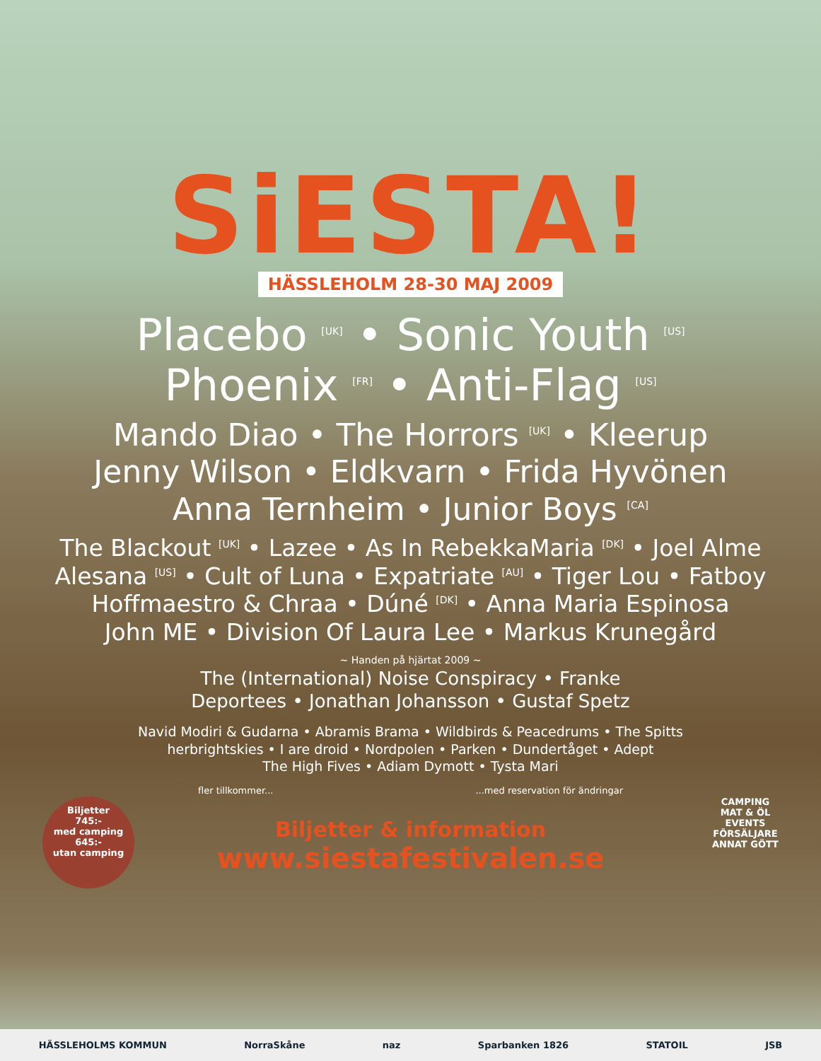SiESTA!
HÄSSLEHOLM 28-30 MAJ 2009
Placebo <sup>[UK]</sup> • Sonic Youth <sup>[US]</sup>
Phoenix <sup>[FR]</sup> • Anti-Flag <sup>[US]</sup>
Mando Diao • The Horrors <sup>[UK]</sup> • Kleerup
Jenny Wilson • Eldkvarn • Frida Hyvönen
Anna Ternheim • Junior Boys <sup>[CA]</sup>
The Blackout <sup>[UK]</sup> • Lazee • As In RebekkaMaria <sup>[DK]</sup> • Joel Alme
Alesana <sup>[US]</sup> • Cult of Luna • Expatriate <sup>[AU]</sup> • Tiger Lou • Fatboy
Hoffmaestro & Chraa • Dúné <sup>[DK]</sup> • Anna Maria Espinosa
John ME • Division Of Laura Lee • Markus Krunegård
~ Handen på hjärtat 2009 ~
The (International) Noise Conspiracy • Franke
Deportees • Jonathan Johansson • Gustaf Spetz
Navid Modiri & Gudarna • Abramis Brama • Wildbirds & Peacedrums • The Spitts
herbrightskies • I are droid • Nordpolen • Parken • Dundertåget • Adept
The High Fives • Adiam Dymott • Tysta Mari
fler tillkommer... ...med reservation för ändringar
Biljetter & information
www.siestafestivalen.se
Biljetter
745:-
med camping
645:-
utan camping
CAMPING
MAT & ÖL
EVENTS
FÖRSÄLJARE
ANNAT GÖTT
HÄSSLEHOLMS KOMMUN NorraSkåne naz Sparbanken 1826 STATOIL JSB